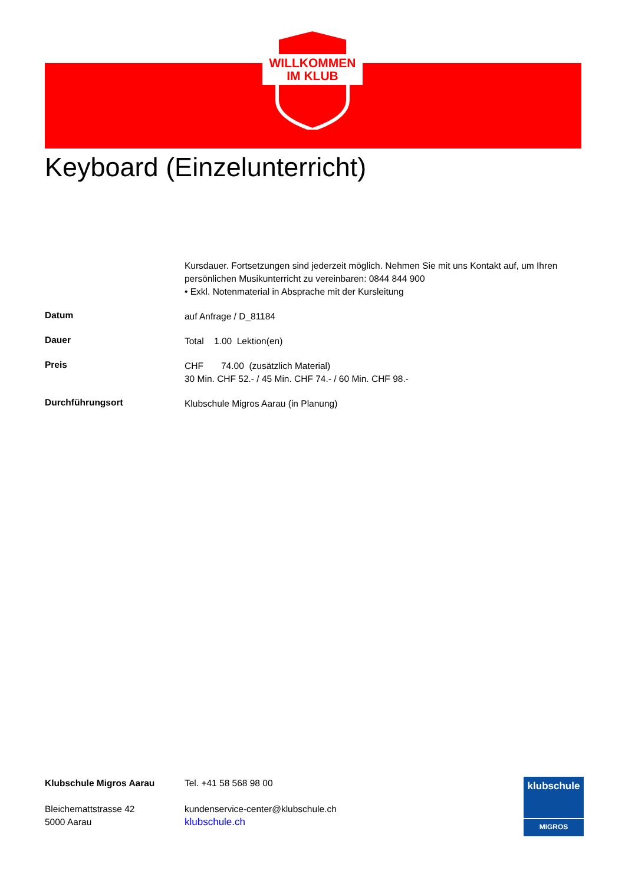WILLKOMMEN
IM KLUB
Keyboard (Einzelunterricht)
Kursdauer. Fortsetzungen sind jederzeit möglich. Nehmen Sie mit uns Kontakt auf, um Ihren persönlichen Musikunterricht zu vereinbaren: 0844 844 900
• Exkl. Notenmaterial in Absprache mit der Kursleitung
Datum
auf Anfrage / D_81184
Dauer
Total 1.00 Lektion(en)
Preis
CHF 74.00 (zusätzlich Material)
30 Min. CHF 52.- / 45 Min. CHF 74.- / 60 Min. CHF 98.-
Durchführungsort
Klubschule Migros Aarau (in Planung)
Klubschule Migros Aarau
Bleichemattstrasse 42
5000 Aarau
Tel. +41 58 568 98 00
kundenservice-center@klubschule.ch
klubschule.ch
klubschule
MIGROS